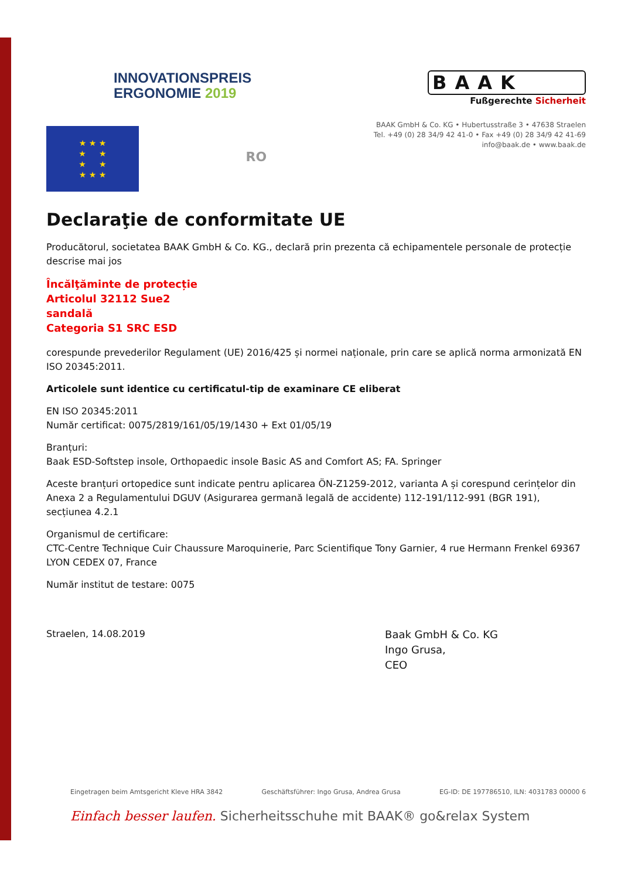INNOVATIONSPREIS
ERGONOMIE 2019
BAAK
Fußgerechte Sicherheit
★ ★ ★
★ ★
★ ★
★ ★ ★
RO
BAAK GmbH & Co. KG • Hubertusstraße 3 • 47638 Straelen
Tel. +49 (0) 28 34/9 42 41-0 • Fax +49 (0) 28 34/9 42 41-69
info@baak.de • www.baak.de
Declaraţie de conformitate UE
Producătorul, societatea BAAK GmbH & Co. KG., declară prin prezenta că echipamentele personale de protecție descrise mai jos
Încălţăminte de protecție
Articolul 32112 Sue2
sandală
Categoria S1 SRC ESD
corespunde prevederilor Regulament (UE) 2016/425 și normei naționale, prin care se aplică norma armonizată EN ISO 20345:2011.
Articolele sunt identice cu certificatul-tip de examinare CE eliberat
EN ISO 20345:2011
Număr certificat: 0075/2819/161/05/19/1430 + Ext 01/05/19
Branțuri:
Baak ESD-Softstep insole, Orthopaedic insole Basic AS and Comfort AS; FA. Springer
Aceste branțuri ortopedice sunt indicate pentru aplicarea ÖN-Z1259-2012, varianta A și corespund cerințelor din Anexa 2 a Regulamentului DGUV (Asigurarea germană legală de accidente) 112-191/112-991 (BGR 191), secțiunea 4.2.1
Organismul de certificare:
CTC-Centre Technique Cuir Chaussure Maroquinerie, Parc Scientifique Tony Garnier, 4 rue Hermann Frenkel 69367 LYON CEDEX 07, France
Număr institut de testare: 0075
Straelen, 14.08.2019
Baak GmbH & Co. KG
Ingo Grusa,
CEO
Eingetragen beim Amtsgericht Kleve HRA 3842 Geschäftsführer: Ingo Grusa, Andrea Grusa EG-ID: DE 197786510, ILN: 4031783 00000 6
Einfach besser laufen. Sicherheitsschuhe mit BAAK® go&relax System